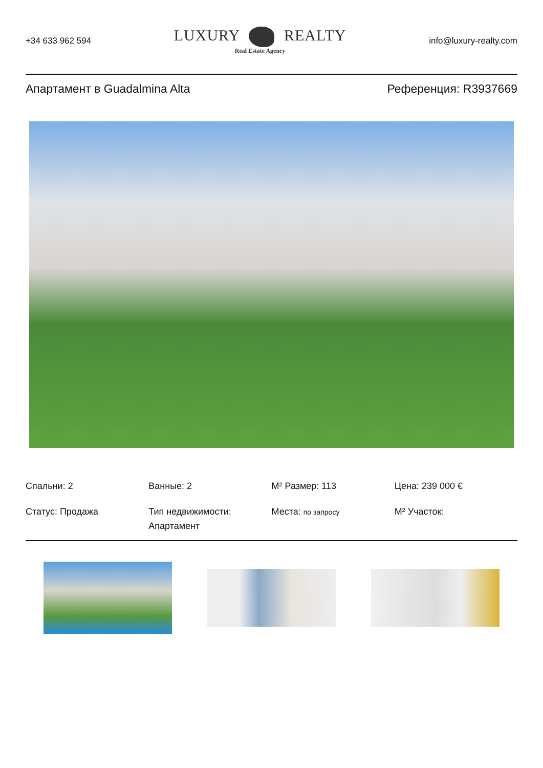+34 633 962 594
LUXURY REALTY
Real Estate Agency
info@luxury-realty.com
Апартамент в Guadalmina Alta Референция: R3937669
Спальни: 2
Ванные: 2
M² Размер: 113
Цена: 239 000 €
Статус: Продажа
Тип недвижимости: Апартамент
Места: по запросу
M² Участок: